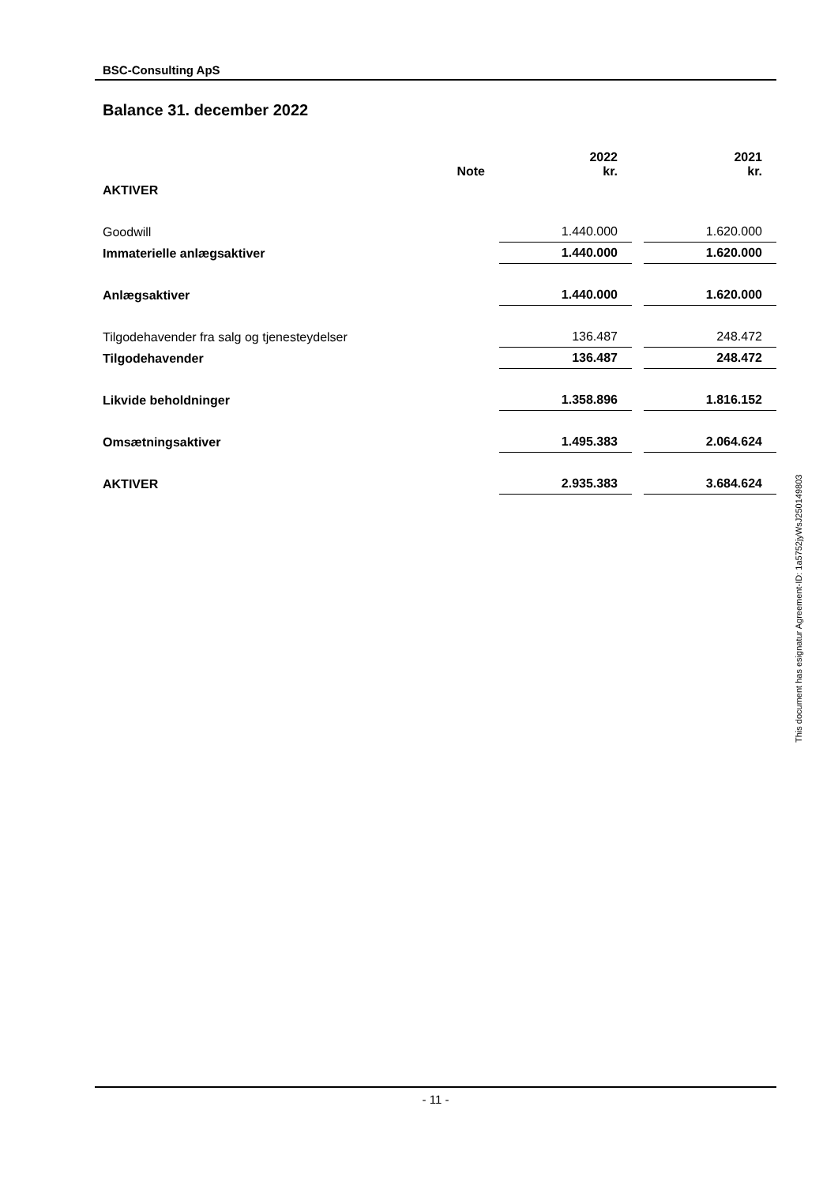BSC-Consulting ApS
Balance 31. december 2022
| | Note | 2022 kr. | | 2021 kr. |
| --- | --- | --- | --- | --- |
| AKTIVER | | | | |
| Goodwill | | 1.440.000 | | 1.620.000 |
| Immaterielle anlægsaktiver | | 1.440.000 | | 1.620.000 |
| Anlægsaktiver | | 1.440.000 | | 1.620.000 |
| Tilgodehavender fra salg og tjenesteydelser | | 136.487 | | 248.472 |
| Tilgodehavender | | 136.487 | | 248.472 |
| Likvide beholdninger | | 1.358.896 | | 1.816.152 |
| Omsætningsaktiver | | 1.495.383 | | 2.064.624 |
| AKTIVER | | 2.935.383 | | 3.684.624 |
This document has esignatur Agreement-ID: 1a5752jyWsJ250149803
- 11 -